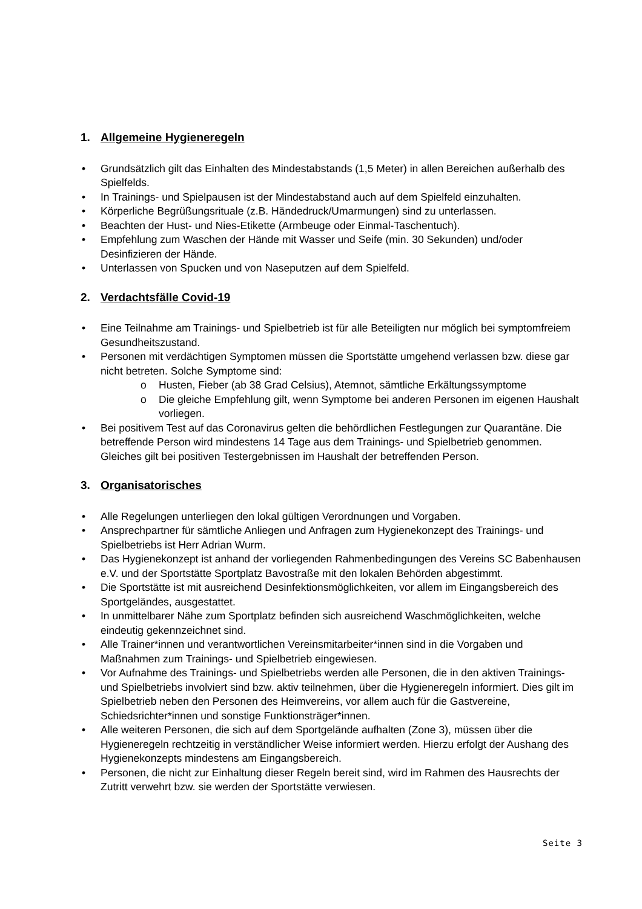1. Allgemeine Hygieneregeln
• Grundsätzlich gilt das Einhalten des Mindestabstands (1,5 Meter) in allen Bereichen außerhalb des Spielfelds.
• In Trainings- und Spielpausen ist der Mindestabstand auch auf dem Spielfeld einzuhalten.
• Körperliche Begrüßungsrituale (z.B. Händedruck/Umarmungen) sind zu unterlassen.
• Beachten der Hust- und Nies-Etikette (Armbeuge oder Einmal-Taschentuch).
• Empfehlung zum Waschen der Hände mit Wasser und Seife (min. 30 Sekunden) und/oder Desinfizieren der Hände.
• Unterlassen von Spucken und von Naseputzen auf dem Spielfeld.
2. Verdachtsfälle Covid-19
• Eine Teilnahme am Trainings- und Spielbetrieb ist für alle Beteiligten nur möglich bei symptomfreiem Gesundheitszustand.
• Personen mit verdächtigen Symptomen müssen die Sportstätte umgehend verlassen bzw. diese gar nicht betreten. Solche Symptome sind:
o Husten, Fieber (ab 38 Grad Celsius), Atemnot, sämtliche Erkältungssymptome
o Die gleiche Empfehlung gilt, wenn Symptome bei anderen Personen im eigenen Haushalt vorliegen.
• Bei positivem Test auf das Coronavirus gelten die behördlichen Festlegungen zur Quarantäne. Die betreffende Person wird mindestens 14 Tage aus dem Trainings- und Spielbetrieb genommen. Gleiches gilt bei positiven Testergebnissen im Haushalt der betreffenden Person.
3. Organisatorisches
• Alle Regelungen unterliegen den lokal gültigen Verordnungen und Vorgaben.
• Ansprechpartner für sämtliche Anliegen und Anfragen zum Hygienekonzept des Trainings- und Spielbetriebs ist Herr Adrian Wurm.
• Das Hygienekonzept ist anhand der vorliegenden Rahmenbedingungen des Vereins SC Babenhausen e.V. und der Sportstätte Sportplatz Bavostraße mit den lokalen Behörden abgestimmt.
• Die Sportstätte ist mit ausreichend Desinfektionsmöglichkeiten, vor allem im Eingangsbereich des Sportgeländes, ausgestattet.
• In unmittelbarer Nähe zum Sportplatz befinden sich ausreichend Waschmöglichkeiten, welche eindeutig gekennzeichnet sind.
• Alle Trainer*innen und verantwortlichen Vereinsmitarbeiter*innen sind in die Vorgaben und Maßnahmen zum Trainings- und Spielbetrieb eingewiesen.
• Vor Aufnahme des Trainings- und Spielbetriebs werden alle Personen, die in den aktiven Trainings- und Spielbetriebs involviert sind bzw. aktiv teilnehmen, über die Hygieneregeln informiert. Dies gilt im Spielbetrieb neben den Personen des Heimvereins, vor allem auch für die Gastvereine, Schiedsrichter*innen und sonstige Funktionsträger*innen.
• Alle weiteren Personen, die sich auf dem Sportgelände aufhalten (Zone 3), müssen über die Hygieneregeln rechtzeitig in verständlicher Weise informiert werden. Hierzu erfolgt der Aushang des Hygienekonzepts mindestens am Eingangsbereich.
• Personen, die nicht zur Einhaltung dieser Regeln bereit sind, wird im Rahmen des Hausrechts der Zutritt verwehrt bzw. sie werden der Sportstätte verwiesen.
Seite 3